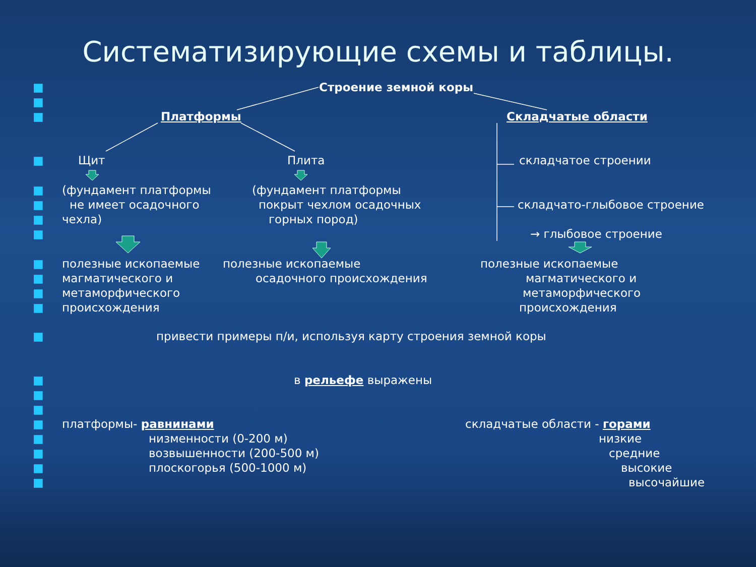Систематизирующие схемы и таблицы.
■ Строение земной коры
■
■ Платформы Складчатые области
■ Щит Плита складчатое строении
■ (фундамент платформы (фундамент платформы
■ не имеет осадочного покрыт чехлом осадочных складчато-глыбовое строение
■ чехла) горных пород)
■ → глыбовое строение
■ полезные ископаемые полезные ископаемые полезные ископаемые
■ магматического и осадочного происхождения магматического и
■ метаморфического метаморфического
■ происхождения происхождения
■ привести примеры п/и, используя карту строения земной коры
■ в рельефе выражены
■
■
■ платформы- равнинами складчатые области - горами
■ низменности (0-200 м) низкие
■ возвышенности (200-500 м) средние
■ плоскогорья (500-1000 м) высокие
■ высочайшие